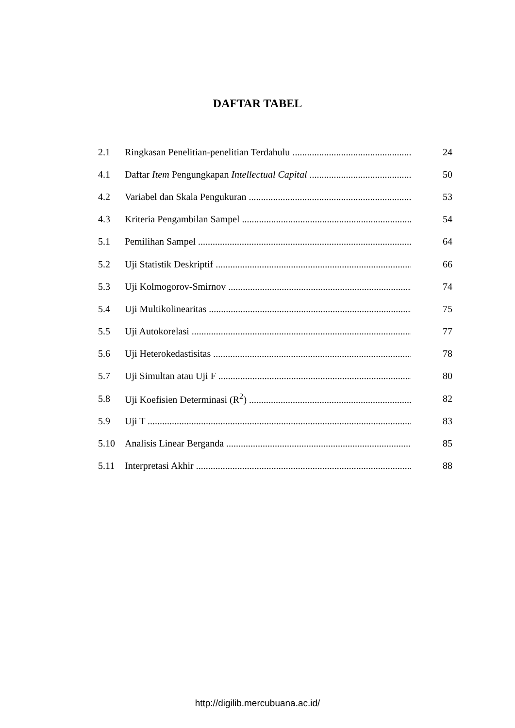DAFTAR TABEL
2.1 Ringkasan Penelitian-penelitian Terdahulu 24
4.1 Daftar Item Pengungkapan Intellectual Capital 50
4.2 Variabel dan Skala Pengukuran 53
4.3 Kriteria Pengambilan Sampel 54
5.1 Pemilihan Sampel 64
5.2 Uji Statistik Deskriptif 66
5.3 Uji Kolmogorov-Smirnov 74
5.4 Uji Multikolinearitas 75
5.5 Uji Autokorelasi 77
5.6 Uji Heterokedastisitas 78
5.7 Uji Simultan atau Uji F 80
5.8 Uji Koefisien Determinasi (R<sup>2</sup>) 82
5.9 Uji T 83
5.10 Analisis Linear Berganda 85
5.11 Interpretasi Akhir 88
http://digilib.mercubuana.ac.id/